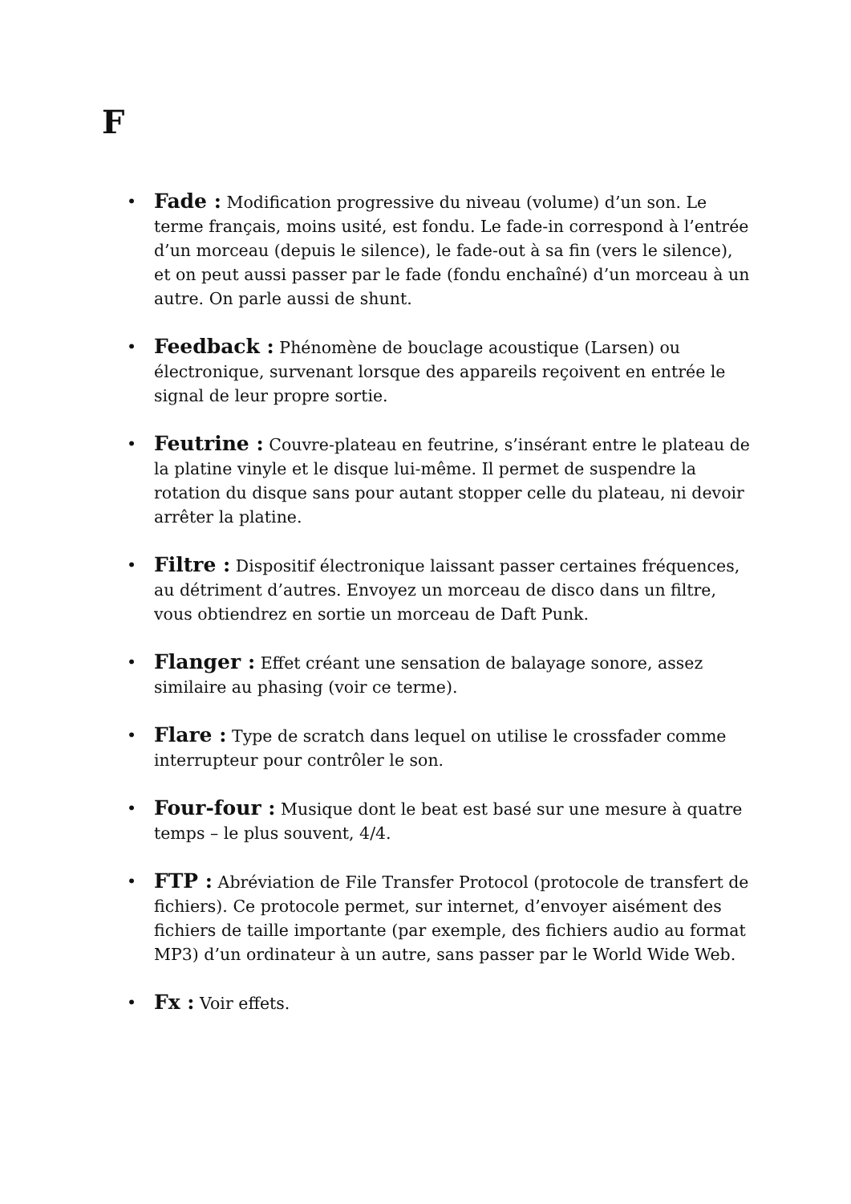F
• Fade : Modification progressive du niveau (volume) d’un son. Le terme français, moins usité, est fondu. Le fade-in correspond à l’entrée d’un morceau (depuis le silence), le fade-out à sa fin (vers le silence), et on peut aussi passer par le fade (fondu enchaîné) d’un morceau à un autre. On parle aussi de shunt.
• Feedback : Phénomène de bouclage acoustique (Larsen) ou électronique, survenant lorsque des appareils reçoivent en entrée le signal de leur propre sortie.
• Feutrine : Couvre-plateau en feutrine, s’insérant entre le plateau de la platine vinyle et le disque lui-même. Il permet de suspendre la rotation du disque sans pour autant stopper celle du plateau, ni devoir arrêter la platine.
• Filtre : Dispositif électronique laissant passer certaines fréquences, au détriment d’autres. Envoyez un morceau de disco dans un filtre, vous obtiendrez en sortie un morceau de Daft Punk.
• Flanger : Effet créant une sensation de balayage sonore, assez similaire au phasing (voir ce terme).
• Flare : Type de scratch dans lequel on utilise le crossfader comme interrupteur pour contrôler le son.
• Four-four : Musique dont le beat est basé sur une mesure à quatre temps – le plus souvent, 4/4.
• FTP : Abréviation de File Transfer Protocol (protocole de transfert de fichiers). Ce protocole permet, sur internet, d’envoyer aisément des fichiers de taille importante (par exemple, des fichiers audio au format MP3) d’un ordinateur à un autre, sans passer par le World Wide Web.
• Fx : Voir effets.